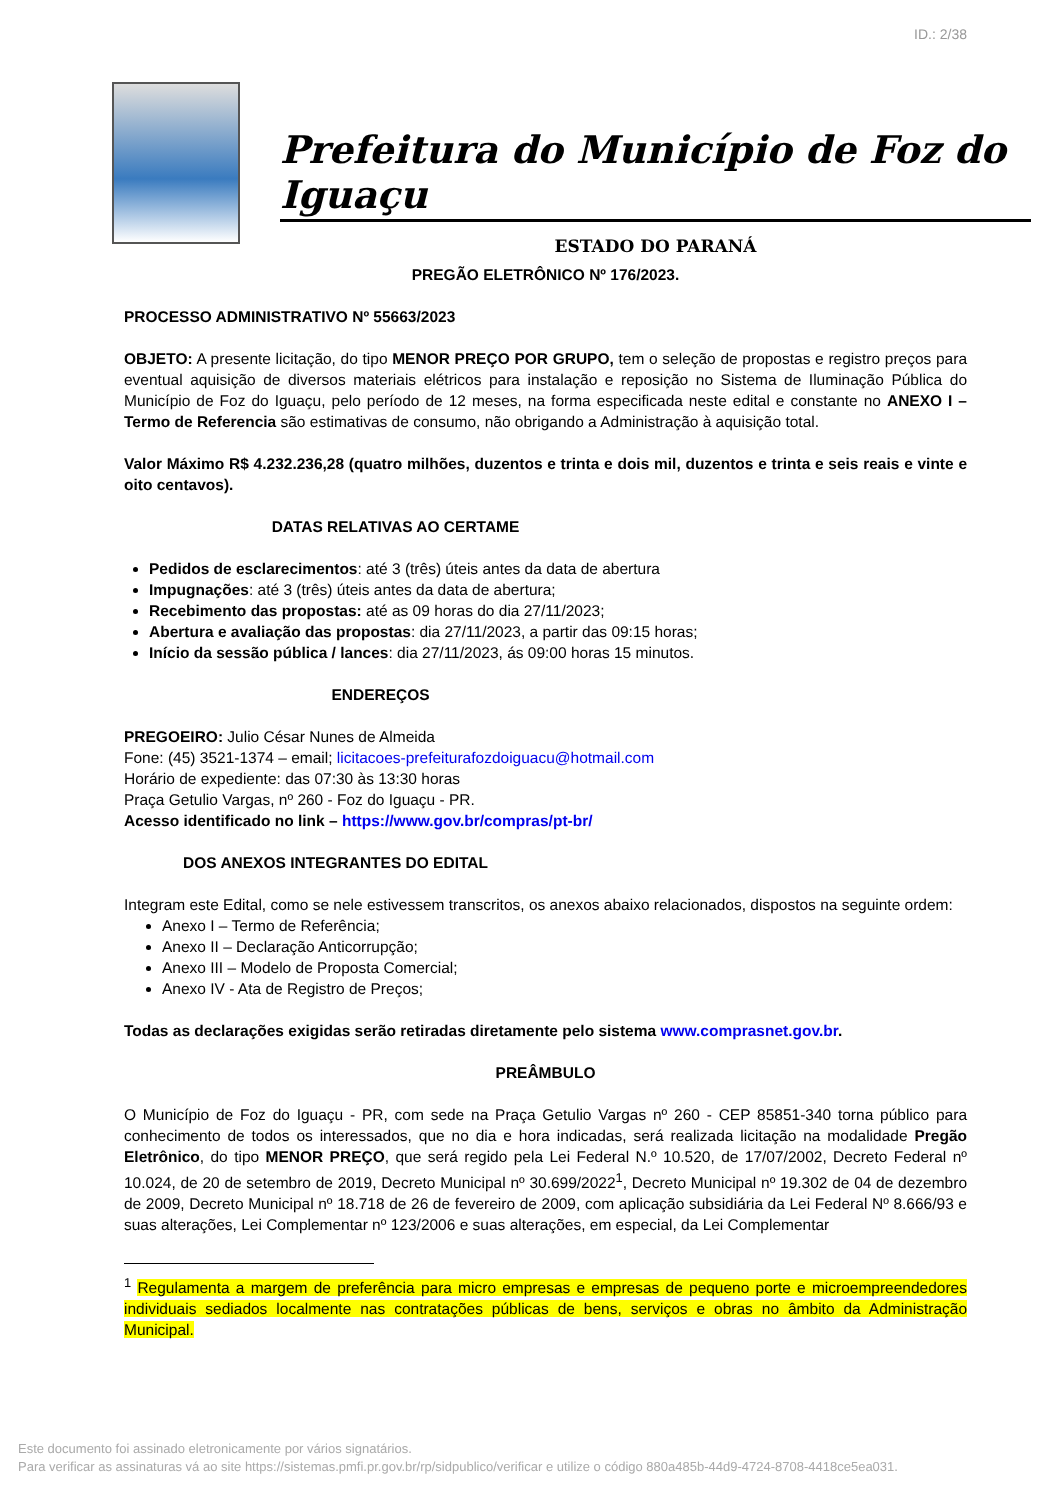ID.: 2/38
Prefeitura do Município de Foz do Iguaçu
ESTADO DO PARANÁ
PREGÃO ELETRÔNICO Nº 176/2023.
PROCESSO ADMINISTRATIVO Nº 55663/2023
OBJETO: A presente licitação, do tipo MENOR PREÇO POR GRUPO, tem o seleção de propostas e registro preços para eventual aquisição de diversos materiais elétricos para instalação e reposição no Sistema de Iluminação Pública do Município de Foz do Iguaçu, pelo período de 12 meses, na forma especificada neste edital e constante no ANEXO I – Termo de Referencia são estimativas de consumo, não obrigando a Administração à aquisição total.
Valor Máximo R$ 4.232.236,28 (quatro milhões, duzentos e trinta e dois mil, duzentos e trinta e seis reais e vinte e oito centavos).
DATAS RELATIVAS AO CERTAME
Pedidos de esclarecimentos: até 3 (três) úteis antes da data de abertura
Impugnações: até 3 (três) úteis antes da data de abertura;
Recebimento das propostas: até as 09 horas do dia 27/11/2023;
Abertura e avaliação das propostas: dia 27/11/2023, a partir das 09:15 horas;
Início da sessão pública / lances: dia 27/11/2023, ás 09:00 horas 15 minutos.
ENDEREÇOS
PREGOEIRO: Julio César Nunes de Almeida
Fone: (45) 3521-1374 – email; licitacoes-prefeiturafozdoiguacu@hotmail.com
Horário de expediente: das 07:30 às 13:30 horas
Praça Getulio Vargas, nº 260 - Foz do Iguaçu - PR.
Acesso identificado no link – https://www.gov.br/compras/pt-br/
DOS ANEXOS INTEGRANTES DO EDITAL
Integram este Edital, como se nele estivessem transcritos, os anexos abaixo relacionados, dispostos na seguinte ordem:
Anexo I – Termo de Referência;
Anexo II – Declaração Anticorrupção;
Anexo III – Modelo de Proposta Comercial;
Anexo IV - Ata de Registro de Preços;
Todas as declarações exigidas serão retiradas diretamente pelo sistema www.comprasnet.gov.br.
PREÂMBULO
O Município de Foz do Iguaçu - PR, com sede na Praça Getulio Vargas nº 260 - CEP 85851-340 torna público para conhecimento de todos os interessados, que no dia e hora indicadas, será realizada licitação na modalidade Pregão Eletrônico, do tipo MENOR PREÇO, que será regido pela Lei Federal N.º 10.520, de 17/07/2002, Decreto Federal nº 10.024, de 20 de setembro de 2019, Decreto Municipal nº 30.699/2022<sup>1</sup>, Decreto Municipal nº 19.302 de 04 de dezembro de 2009, Decreto Municipal nº 18.718 de 26 de fevereiro de 2009, com aplicação subsidiária da Lei Federal Nº 8.666/93 e suas alterações, Lei Complementar nº 123/2006 e suas alterações, em especial, da Lei Complementar
<sup>1</sup> Regulamenta a margem de preferência para micro empresas e empresas de pequeno porte e microempreendedores individuais sediados localmente nas contratações públicas de bens, serviços e obras no âmbito da Administração Municipal.
Este documento foi assinado eletronicamente por vários signatários.
Para verificar as assinaturas vá ao site https://sistemas.pmfi.pr.gov.br/rp/sidpublico/verificar e utilize o código 880a485b-44d9-4724-8708-4418ce5ea031.